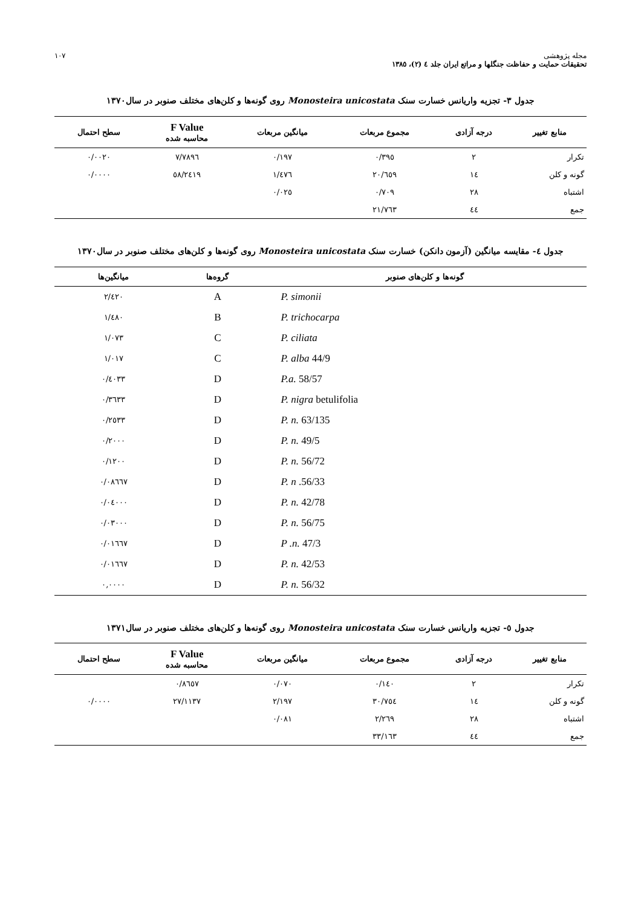مجله پژوهشی
تحقیقات حمایت و حفاظت جنگلها و مراتع ایران جلد ٤ (٢)، ١٣٨٥
١٠٧
جدول ٣- تجزیه واریانس خسارت سنک Monosteira unicostata روی گونه‌ها و کلن‌های مختلف صنوبر در سال١٣٧٠
| منابع تغییر | درجه آزادی | مجموع مربعات | میانگین مربعات | F Value محاسبه شده | سطح احتمال |
| --- | --- | --- | --- | --- | --- |
| تکرار | ٢ | ٠/٣٩٥ | ٠/١٩٧ | ٧/٧٨٩٦ | ٠/٠٠٢٠ |
| گونه و کلن | ١٤ | ٢٠/٦٥٩ | ١/٤٧٦ | ٥٨/٢٤١٩ | ٠/٠٠٠٠ |
| اشتباه | ٢٨ | ٠/٧٠٩ | ٠/٠٢٥ | | |
| جمع | ٤٤ | ٢١/٧٦٣ | | | |
جدول ٤- مقایسه میانگین (آزمون دانکن) خسارت سنک Monosteira unicostata روی گونه‌ها و کلن‌های مختلف صنوبر در سال١٣٧٠
| گونه‌ها و کلن‌های صنوبر | گروه‌ها | میانگین‌ها |
| --- | --- | --- |
| P. simonii | A | ٢/٤٢٠ |
| P. trichocarpa | B | ١/٤٨٠ |
| P. ciliata | C | ١/٠٧٣ |
| P. alba 44/9 | C | ١/٠١٧ |
| P.a. 58/57 | D | ٠/٤٠٣٣ |
| P. nigra betulifolia | D | ٠/٣٦٣٣ |
| P. n. 63/135 | D | ٠/٢٥٣٣ |
| P. n. 49/5 | D | ٠/٢٠٠٠ |
| P. n. 56/72 | D | ٠/١٢٠٠ |
| P. n .56/33 | D | ٠/٠٨٦٦٧ |
| P. n. 42/78 | D | ٠/٠٤٠٠٠ |
| P. n. 56/75 | D | ٠/٠٣٠٠٠ |
| P .n. 47/3 | D | ٠/٠١٦٦٧ |
| P. n. 42/53 | D | ٠/٠١٦٦٧ |
| P. n. 56/32 | D | ٠,٠٠٠٠ |
جدول ٥- تجزیه واریانس خسارت سنک Monosteira unicostata روی گونه‌ها و کلن‌های مختلف صنوبر در سال١٣٧١
| منابع تغییر | درجه آزادی | مجموع مربعات | میانگین مربعات | F Value محاسبه شده | سطح احتمال |
| --- | --- | --- | --- | --- | --- |
| تکرار | ٢ | ٠/١٤٠ | ٠/٠٧٠ | ٠/٨٦٥٧ | |
| گونه و کلن | ١٤ | ٣٠/٧٥٤ | ٢/١٩٧ | ٢٧/١١٣٧ | ٠/٠٠٠٠ |
| اشتباه | ٢٨ | ٢/٢٦٩ | ٠/٠٨١ | | |
| جمع | ٤٤ | ٣٣/١٦٣ | | | |